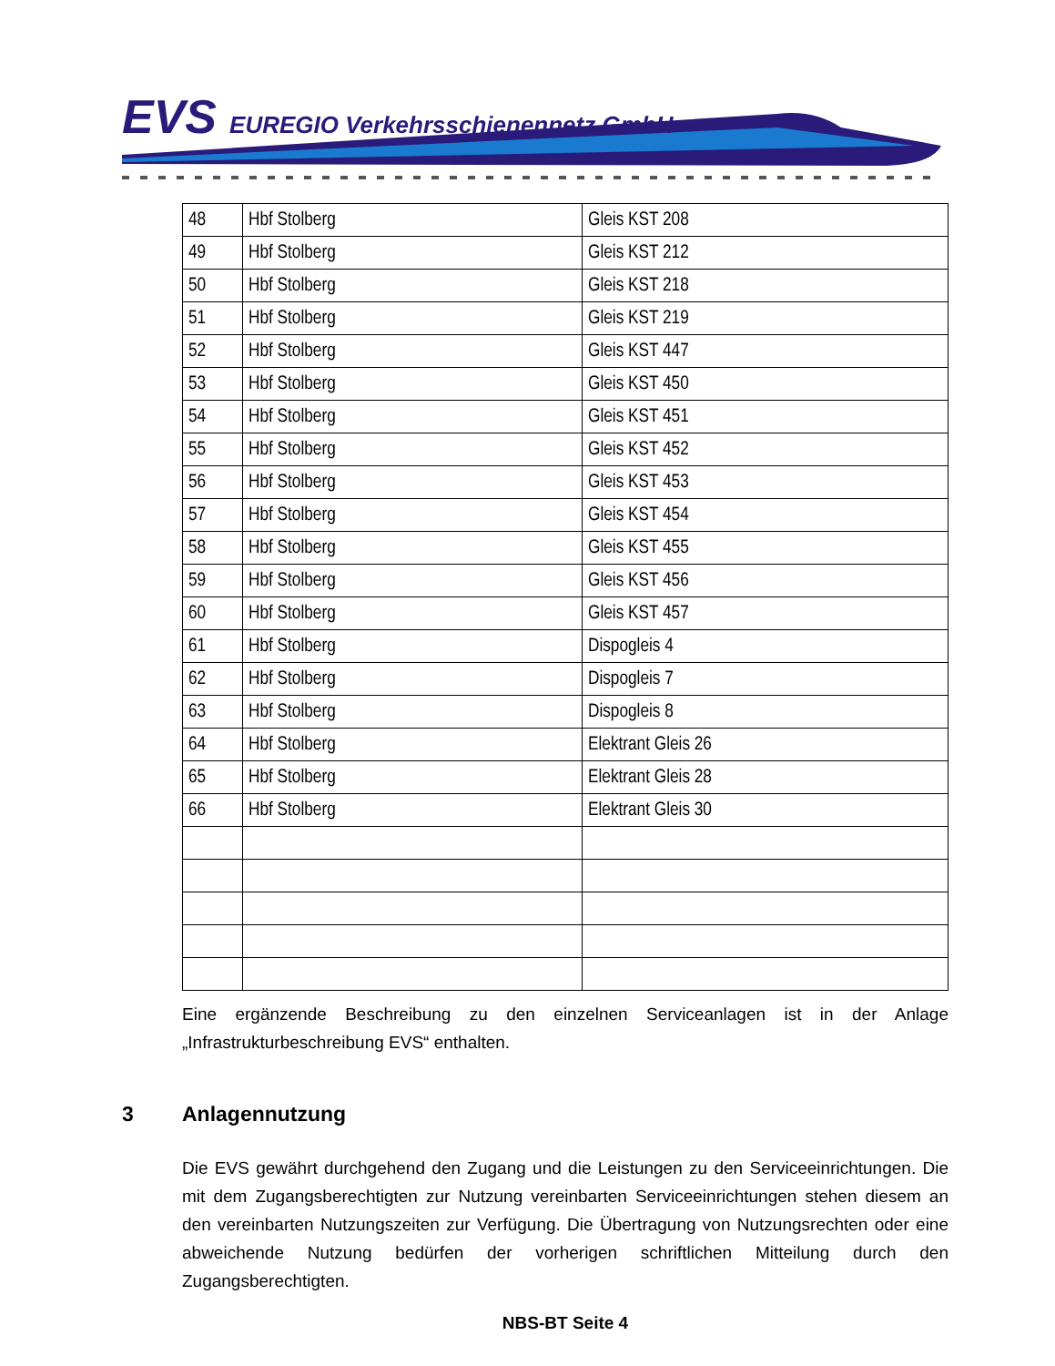EVS EUREGIO Verkehrsschienennetz GmbH
| 48 | Hbf Stolberg | Gleis KST 208 |
| 49 | Hbf Stolberg | Gleis KST 212 |
| 50 | Hbf Stolberg | Gleis KST 218 |
| 51 | Hbf Stolberg | Gleis KST 219 |
| 52 | Hbf Stolberg | Gleis KST 447 |
| 53 | Hbf Stolberg | Gleis KST 450 |
| 54 | Hbf Stolberg | Gleis KST 451 |
| 55 | Hbf Stolberg | Gleis KST 452 |
| 56 | Hbf Stolberg | Gleis KST 453 |
| 57 | Hbf Stolberg | Gleis KST 454 |
| 58 | Hbf Stolberg | Gleis KST 455 |
| 59 | Hbf Stolberg | Gleis KST 456 |
| 60 | Hbf Stolberg | Gleis KST 457 |
| 61 | Hbf Stolberg | Dispogleis 4 |
| 62 | Hbf Stolberg | Dispogleis 7 |
| 63 | Hbf Stolberg | Dispogleis 8 |
| 64 | Hbf Stolberg | Elektrant Gleis 26 |
| 65 | Hbf Stolberg | Elektrant Gleis 28 |
| 66 | Hbf Stolberg | Elektrant Gleis 30 |
Eine ergänzende Beschreibung zu den einzelnen Serviceanlagen ist in der Anlage „Infrastrukturbeschreibung EVS“ enthalten.
3 Anlagennutzung
Die EVS gewährt durchgehend den Zugang und die Leistungen zu den Serviceeinrichtungen. Die mit dem Zugangsberechtigten zur Nutzung vereinbarten Serviceeinrichtungen stehen diesem an den vereinbarten Nutzungszeiten zur Verfügung. Die Übertragung von Nutzungsrechten oder eine abweichende Nutzung bedürfen der vorherigen schriftlichen Mitteilung durch den Zugangsberechtigten.
NBS-BT Seite 4